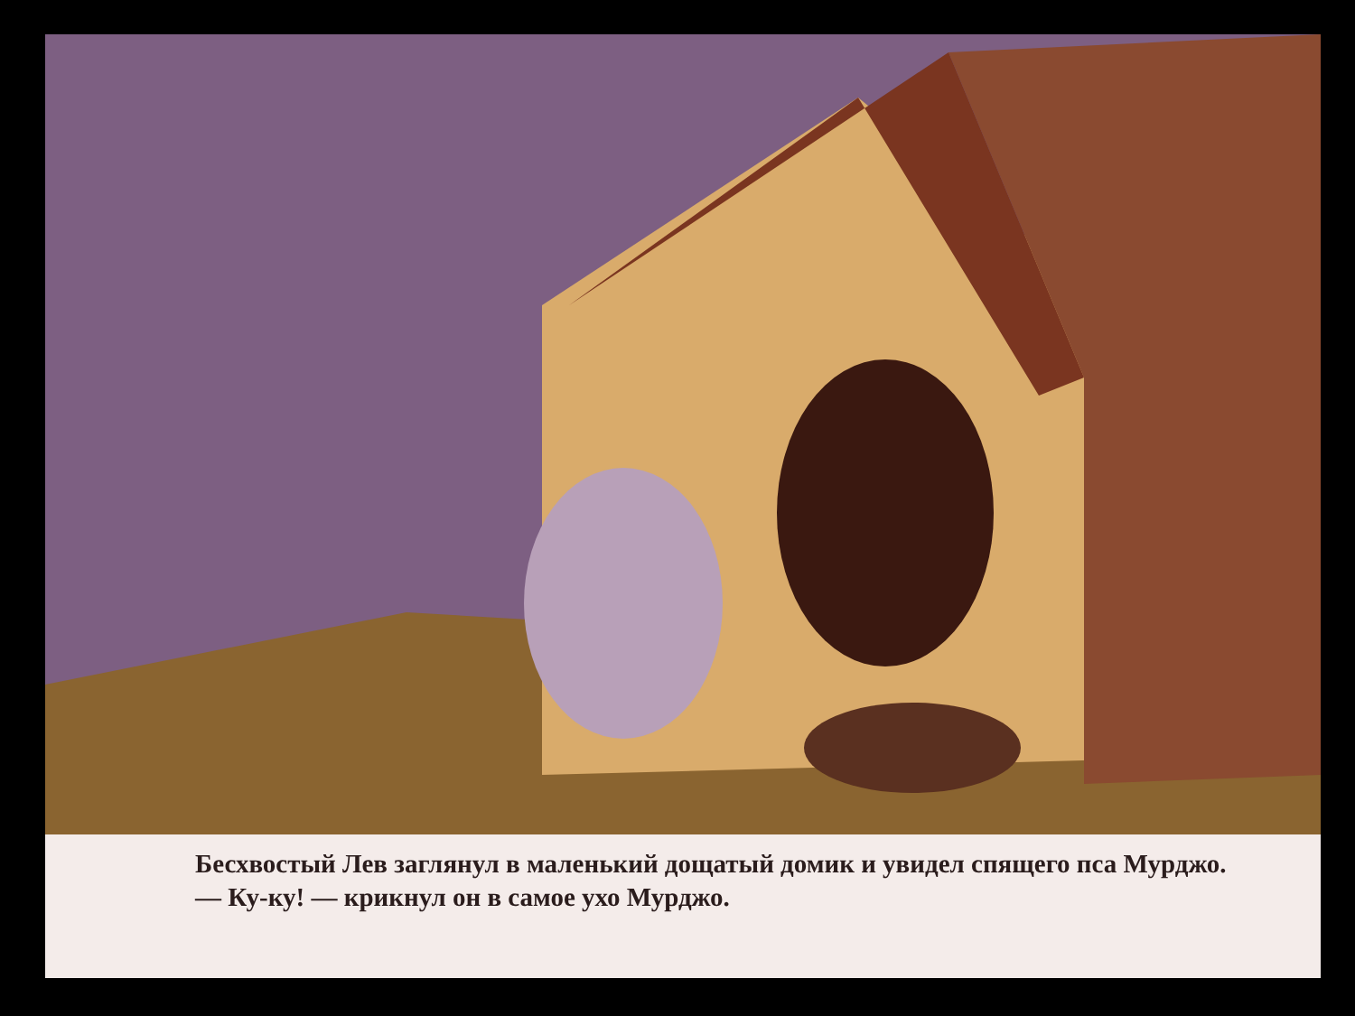Бесхвостый Лев заглянул в маленький дощатый домик и увидел спящего пса Мурджо.
— Ку-ку! — крикнул он в самое ухо Мурджо.